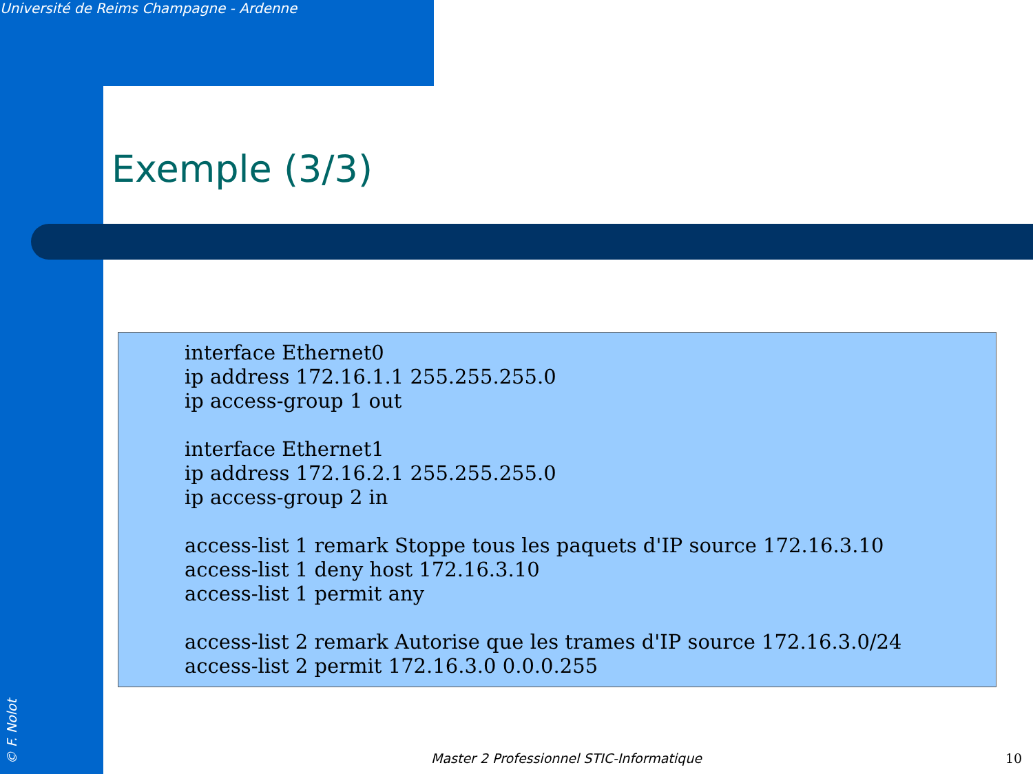Université de Reims Champagne - Ardenne
Exemple (3/3)
interface Ethernet0
ip address 172.16.1.1 255.255.255.0
ip access-group 1 out
interface Ethernet1
ip address 172.16.2.1 255.255.255.0
ip access-group 2 in
access-list 1 remark Stoppe tous les paquets d'IP source 172.16.3.10
access-list 1 deny host 172.16.3.10
access-list 1 permit any
access-list 2 remark Autorise que les trames d'IP source 172.16.3.0/24
access-list 2 permit 172.16.3.0 0.0.0.255
© F. Nolot
Master 2 Professionnel STIC-Informatique
10